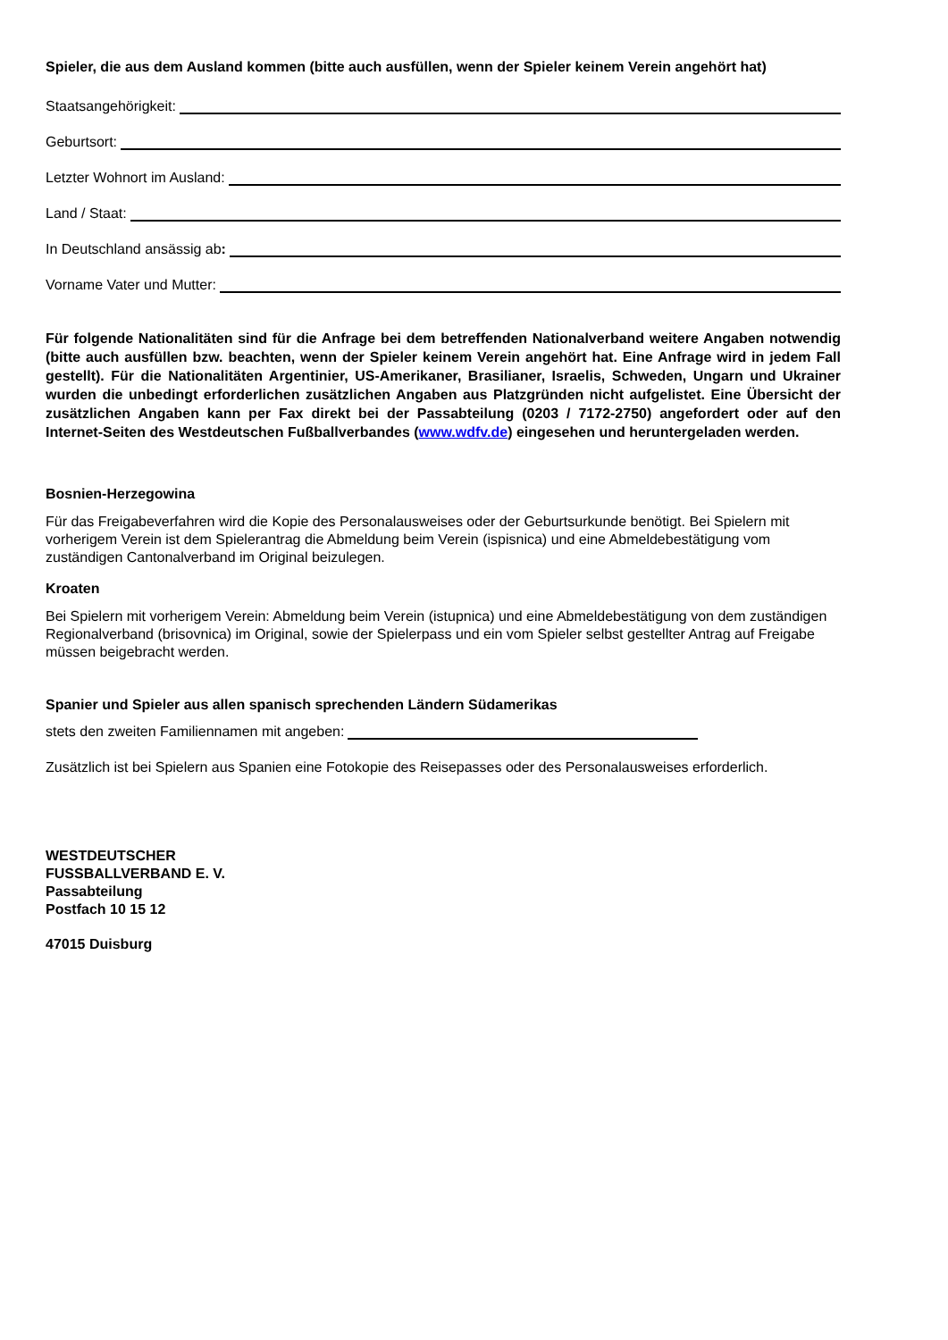Spieler, die aus dem Ausland kommen (bitte auch ausfüllen, wenn der Spieler keinem Verein angehört hat)
Staatsangehörigkeit:
Geburtsort:
Letzter Wohnort im Ausland:
Land / Staat:
In Deutschland ansässig ab:
Vorname Vater und Mutter:
Für folgende Nationalitäten sind für die Anfrage bei dem betreffenden Nationalverband weitere Angaben notwendig (bitte auch ausfüllen bzw. beachten, wenn der Spieler keinem Verein angehört hat. Eine Anfrage wird in jedem Fall gestellt). Für die Nationalitäten Argentinier, US-Amerikaner, Brasilianer, Israelis, Schweden, Ungarn und Ukrainer wurden die unbedingt erforderlichen zusätzlichen Angaben aus Platzgründen nicht aufgelistet. Eine Übersicht der zusätzlichen Angaben kann per Fax direkt bei der Passabteilung (0203 / 7172-2750) angefordert oder auf den Internet-Seiten des Westdeutschen Fußballverbandes (www.wdfv.de) eingesehen und heruntergeladen werden.
Bosnien-Herzegowina
Für das Freigabeverfahren wird die Kopie des Personalausweises oder der Geburtsurkunde benötigt. Bei Spielern mit vorherigem Verein ist dem Spielerantrag die Abmeldung beim Verein (ispisnica) und eine Abmeldebestätigung vom zuständigen Cantonalverband im Original beizulegen.
Kroaten
Bei Spielern mit vorherigem Verein: Abmeldung beim Verein (istupnica) und eine Abmeldebestätigung von dem zuständigen Regionalverband (brisovnica) im Original, sowie der Spielerpass und ein vom Spieler selbst gestellter Antrag auf Freigabe müssen beigebracht werden.
Spanier und Spieler aus allen spanisch sprechenden Ländern Südamerikas
stets den zweiten Familiennamen mit angeben:
Zusätzlich ist bei Spielern aus Spanien eine Fotokopie des Reisepasses oder des Personalausweises erforderlich.
WESTDEUTSCHER
FUSSBALLVERBAND E. V.
Passabteilung
Postfach 10 15 12
47015 Duisburg